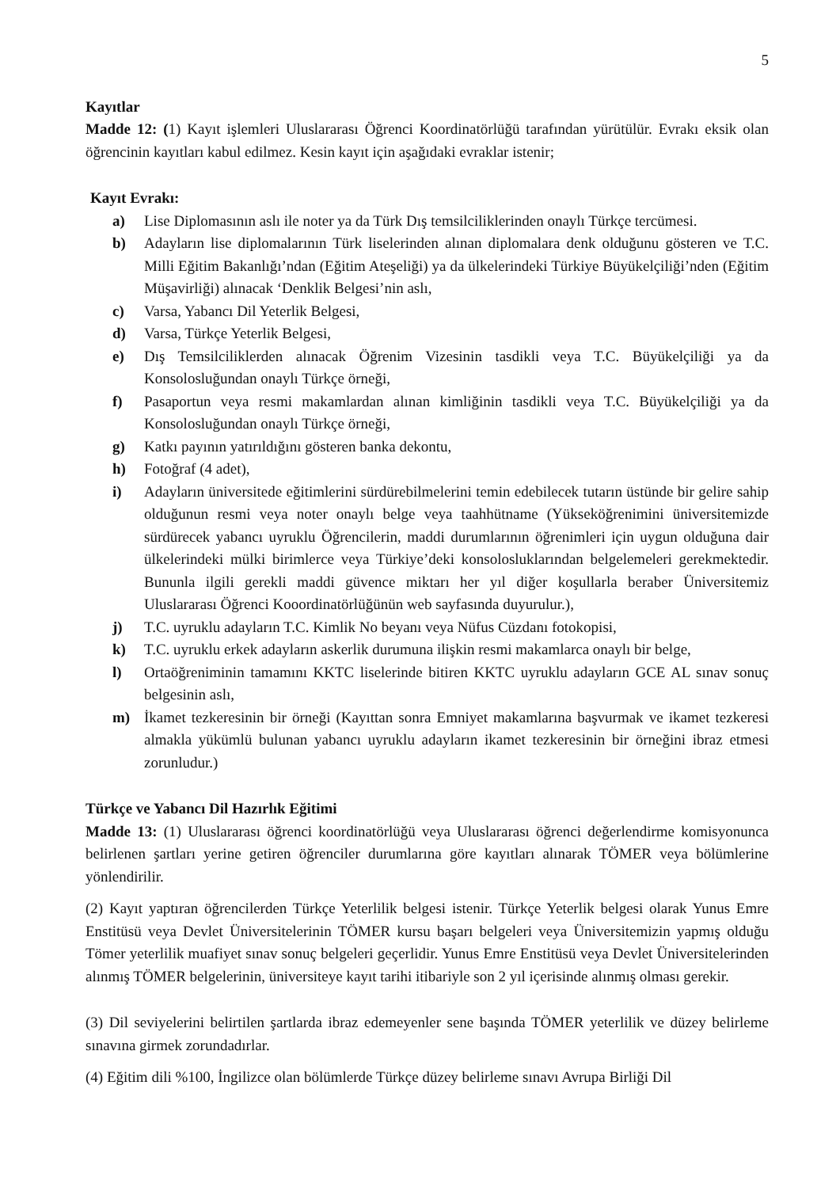5
Kayıtlar
Madde 12: (1) Kayıt işlemleri Uluslararası Öğrenci Koordinatörlüğü tarafından yürütülür. Evrakı eksik olan öğrencinin kayıtları kabul edilmez. Kesin kayıt için aşağıdaki evraklar istenir;
Kayıt Evrakı:
a) Lise Diplomasının aslı ile noter ya da Türk Dış temsilciliklerinden onaylı Türkçe tercümesi.
b) Adayların lise diplomalarının Türk liselerinden alınan diplomalara denk olduğunu gösteren ve T.C. Milli Eğitim Bakanlığı’ndan (Eğitim Ateşeliği) ya da ülkelerindeki Türkiye Büyükelçiliği’nden (Eğitim Müşavirliği) alınacak ‘Denklik Belgesi’nin aslı,
c) Varsa, Yabancı Dil Yeterlik Belgesi,
d) Varsa, Türkçe Yeterlik Belgesi,
e) Dış Temsilciliklerden alınacak Öğrenim Vizesinin tasdikli veya T.C. Büyükelçiliği ya da Konsolosluğundan onaylı Türkçe örneği,
f) Pasaportun veya resmi makamlardan alınan kimliğinin tasdikli veya T.C. Büyükelçiliği ya da Konsolosluğundan onaylı Türkçe örneği,
g) Katkı payının yatırıldığını gösteren banka dekontu,
h) Fotoğraf (4 adet),
i) Adayların üniversitede eğitimlerini sürdürebilmelerini temin edebilecek tutarın üstünde bir gelire sahip olduğunun resmi veya noter onaylı belge veya taahhütname (Yükseköğrenimini üniversitemizde sürdürecek yabancı uyruklu Öğrencilerin, maddi durumlarının öğrenimleri için uygun olduğuna dair ülkelerindeki mülki birimlerce veya Türkiye’deki konsolosluklarından belgelemeleri gerekmektedir. Bununla ilgili gerekli maddi güvence miktarı her yıl diğer koşullarla beraber Üniversitemiz Uluslararası Öğrenci Kooordinatörlüğünün web sayfasında duyurulur.),
j) T.C. uyruklu adayların T.C. Kimlik No beyanı veya Nüfus Cüzdanı fotokopisi,
k) T.C. uyruklu erkek adayların askerlik durumuna ilişkin resmi makamlarca onaylı bir belge,
l) Ortaöğreniminin tamamını KKTC liselerinde bitiren KKTC uyruklu adayların GCE AL sınav sonuç belgesinin aslı,
m) İkamet tezkeresinin bir örneği (Kayıttan sonra Emniyet makamlarına başvurmak ve ikamet tezkeresi almakla yükümlü bulunan yabancı uyruklu adayların ikamet tezkeresinin bir örneğini ibraz etmesi zorunludur.)
Türkçe ve Yabancı Dil Hazırlık Eğitimi
Madde 13: (1) Uluslararası öğrenci koordinatörlüğü veya Uluslararası öğrenci değerlendirme komisyonunca belirlenen şartları yerine getiren öğrenciler durumlarına göre kayıtları alınarak TÖMER veya bölümlerine yönlendirilir.
(2) Kayıt yaptıran öğrencilerden Türkçe Yeterlilik belgesi istenir. Türkçe Yeterlik belgesi olarak Yunus Emre Enstitüsü veya Devlet Üniversitelerinin TÖMER kursu başarı belgeleri veya Üniversitemizin yapmış olduğu Tömer yeterlilik muafiyet sınav sonuç belgeleri geçerlidir. Yunus Emre Enstitüsü veya Devlet Üniversitelerinden alınmış TÖMER belgelerinin, üniversiteye kayıt tarihi itibariyle son 2 yıl içerisinde alınmış olması gerekir.
(3) Dil seviyelerini belirtilen şartlarda ibraz edemeyenler sene başında TÖMER yeterlilik ve düzey belirleme sınavına girmek zorundadırlar.
(4) Eğitim dili %100, İngilizce olan bölümlerde Türkçe düzey belirleme sınavı Avrupa Birliği Dil